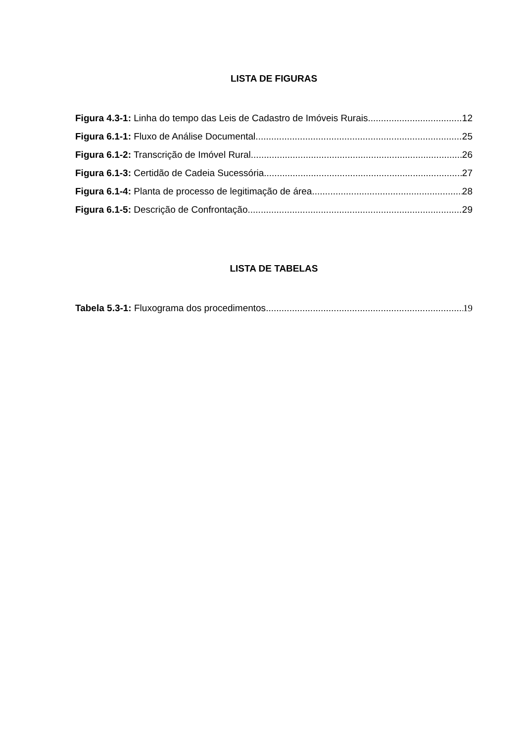LISTA DE FIGURAS
Figura 4.3-1: Linha do tempo das Leis de Cadastro de Imóveis Rurais 12
Figura 6.1-1: Fluxo de Análise Documental 25
Figura 6.1-2: Transcrição de Imóvel Rural 26
Figura 6.1-3: Certidão de Cadeia Sucessória 27
Figura 6.1-4: Planta de processo de legitimação de área 28
Figura 6.1-5: Descrição de Confrontação 29
LISTA DE TABELAS
Tabela 5.3-1: Fluxograma dos procedimentos 19